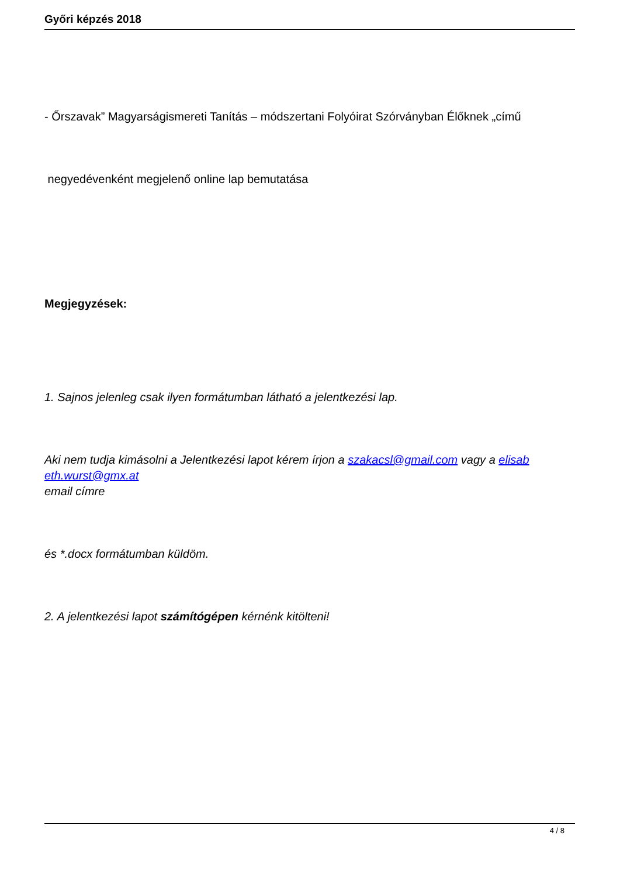Győri képzés 2018
- Őrszavak” Magyarságismereti Tanítás – módszertani Folyóirat Szórványban Élőknek „című
negyedévenként megjelenő online lap bemutatása
Megjegyzések:
1. Sajnos jelenleg csak ilyen formátumban látható a jelentkezési lap.
Aki nem tudja kimásolni a Jelentkezési lapot kérem írjon a szakacsl@gmail.com vagy a elisab eth.wurst@gmx.at
email címre
és *.docx formátumban küldöm.
2. A jelentkezési lapot számítógépen kérnénk kitölteni!
4 / 8